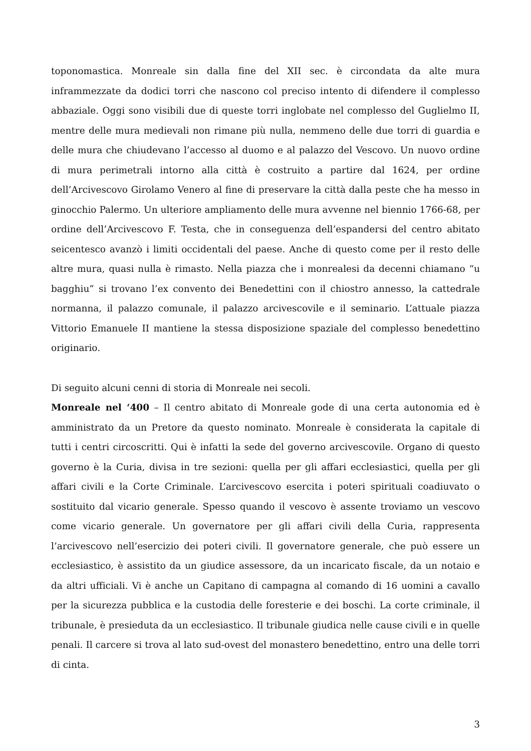toponomastica. Monreale sin dalla fine del XII sec. è circondata da alte mura inframmezzate da dodici torri che nascono col preciso intento di difendere il complesso abbaziale. Oggi sono visibili due di queste torri inglobate nel complesso del Guglielmo II, mentre delle mura medievali non rimane più nulla, nemmeno delle due torri di guardia e delle mura che chiudevano l’accesso al duomo e al palazzo del Vescovo. Un nuovo ordine di mura perimetrali intorno alla città è costruito a partire dal 1624, per ordine dell’Arcivescovo Girolamo Venero al fine di preservare la città dalla peste che ha messo in ginocchio Palermo. Un ulteriore ampliamento delle mura avvenne nel biennio 1766-68, per ordine dell’Arcivescovo F. Testa, che in conseguenza dell’espandersi del centro abitato seicentesco avanzò i limiti occidentali del paese. Anche di questo come per il resto delle altre mura, quasi nulla è rimasto. Nella piazza che i monrealesi da decenni chiamano “u bagghiu” si trovano l’ex convento dei Benedettini con il chiostro annesso, la cattedrale normanna, il palazzo comunale, il palazzo arcivescovile e il seminario. L’attuale piazza Vittorio Emanuele II mantiene la stessa disposizione spaziale del complesso benedettino originario.
Di seguito alcuni cenni di storia di Monreale nei secoli.
Monreale nel ‘400 – Il centro abitato di Monreale gode di una certa autonomia ed è amministrato da un Pretore da questo nominato. Monreale è considerata la capitale di tutti i centri circoscritti. Qui è infatti la sede del governo arcivescovile. Organo di questo governo è la Curia, divisa in tre sezioni: quella per gli affari ecclesiastici, quella per gli affari civili e la Corte Criminale. L’arcivescovo esercita i poteri spirituali coadiuvato o sostituito dal vicario generale. Spesso quando il vescovo è assente troviamo un vescovo come vicario generale. Un governatore per gli affari civili della Curia, rappresenta l’arcivescovo nell’esercizio dei poteri civili. Il governatore generale, che può essere un ecclesiastico, è assistito da un giudice assessore, da un incaricato fiscale, da un notaio e da altri ufficiali. Vi è anche un Capitano di campagna al comando di 16 uomini a cavallo per la sicurezza pubblica e la custodia delle foresterie e dei boschi. La corte criminale, il tribunale, è presieduta da un ecclesiastico. Il tribunale giudica nelle cause civili e in quelle penali. Il carcere si trova al lato sud-ovest del monastero benedettino, entro una delle torri di cinta.
3